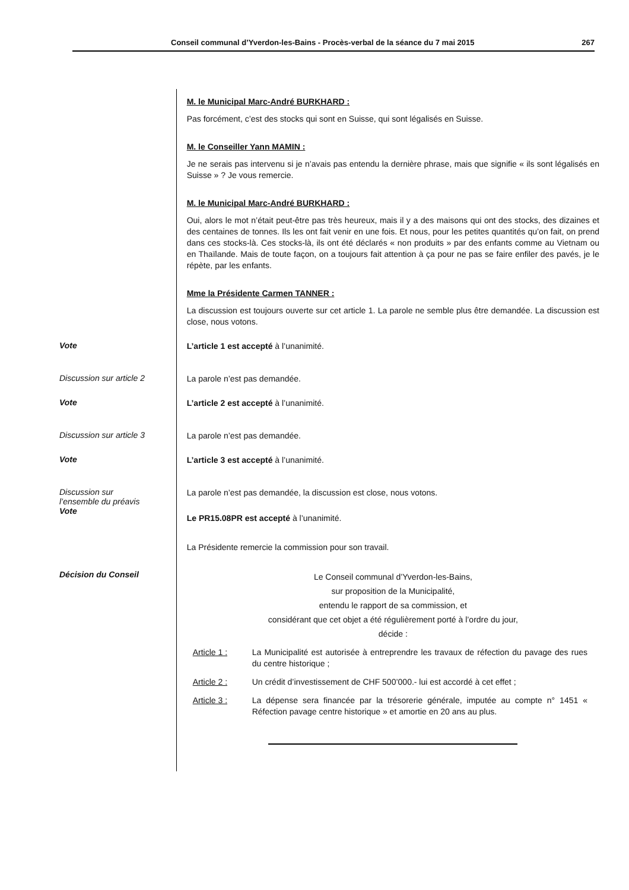Conseil communal d’Yverdon-les-Bains - Procès-verbal de la séance du 7 mai 2015 267
M. le Municipal Marc-André BURKHARD :
Pas forcément, c’est des stocks qui sont en Suisse, qui sont légalisés en Suisse.
M. le Conseiller Yann MAMIN :
Je ne serais pas intervenu si je n’avais pas entendu la dernière phrase, mais que signifie « ils sont légalisés en Suisse » ? Je vous remercie.
M. le Municipal Marc-André BURKHARD :
Oui, alors le mot n’était peut-être pas très heureux, mais il y a des maisons qui ont des stocks, des dizaines et des centaines de tonnes. Ils les ont fait venir en une fois. Et nous, pour les petites quantités qu’on fait, on prend dans ces stocks-là. Ces stocks-là, ils ont été déclarés « non produits » par des enfants comme au Vietnam ou en Thaïlande. Mais de toute façon, on a toujours fait attention à ça pour ne pas se faire enfiler des pavés, je le répète, par les enfants.
Mme la Présidente Carmen TANNER :
La discussion est toujours ouverte sur cet article 1. La parole ne semble plus être demandée. La discussion est close, nous votons.
Vote
L’article 1 est accepté à l’unanimité.
Discussion sur article 2
La parole n’est pas demandée.
Vote
L’article 2 est accepté à l’unanimité.
Discussion sur article 3
La parole n’est pas demandée.
Vote
L’article 3 est accepté à l’unanimité.
Discussion sur
l’ensemble du préavis
Vote
La parole n’est pas demandée, la discussion est close, nous votons.
Le PR15.08PR est accepté à l’unanimité.
La Présidente remercie la commission pour son travail.
Décision du Conseil
Le Conseil communal d’Yverdon-les-Bains,
sur proposition de la Municipalité,
entendu le rapport de sa commission, et
considérant que cet objet a été régulièrement porté à l’ordre du jour,
décide :
Article 1 : La Municipalité est autorisée à entreprendre les travaux de réfection du pavage des rues du centre historique ;
Article 2 : Un crédit d’investissement de CHF 500’000.- lui est accordé à cet effet ;
Article 3 : La dépense sera financée par la trésorerie générale, imputée au compte n° 1451 « Réfection pavage centre historique » et amortie en 20 ans au plus.